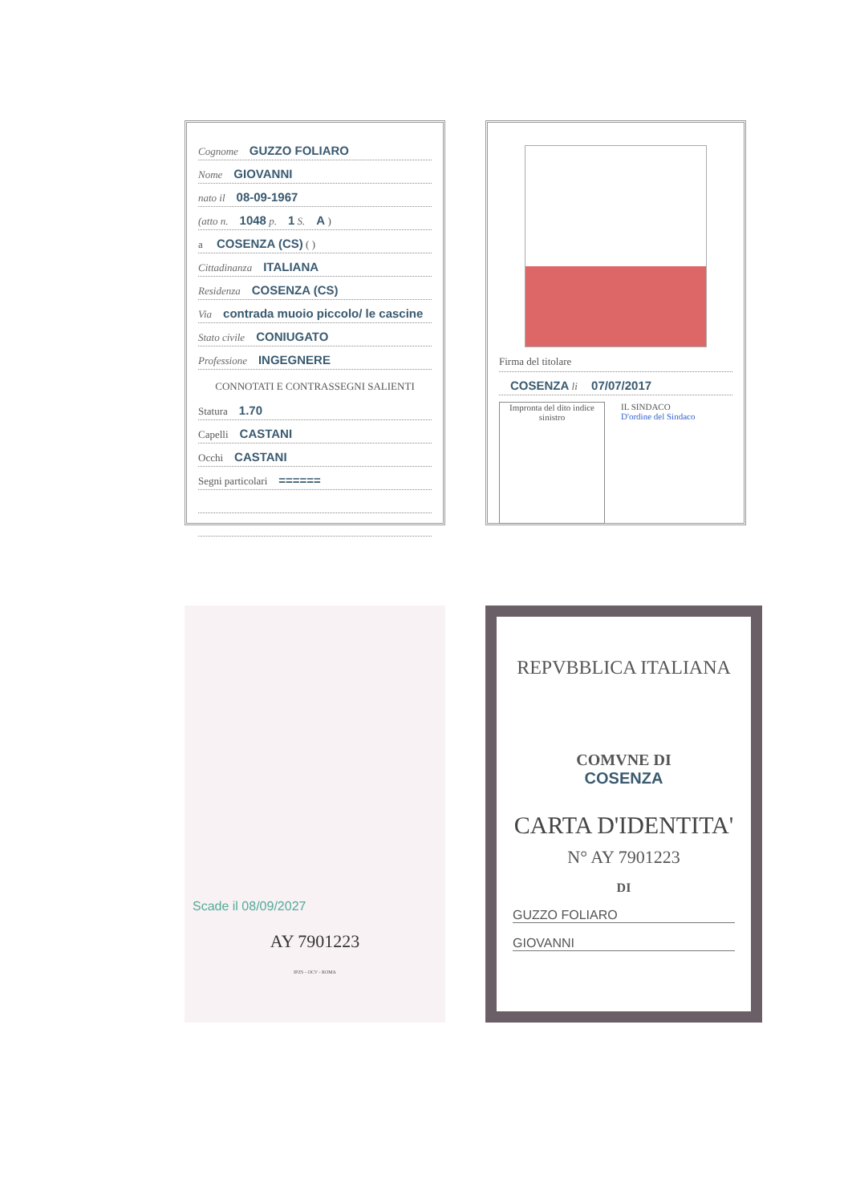Cognome GUZZO FOLIARO
Nome GIOVANNI
nato il 08-09-1967
(atto n. 1048 p. 1 S. A )
a COSENZA (CS) ( )
Cittadinanza ITALIANA
Residenza COSENZA (CS)
Via contrada muoio piccolo/ le cascine
Stato civile CONIUGATO
Professione INGEGNERE
CONNOTATI E CONTRASSEGNI SALIENTI
Statura 1.70
Capelli CASTANI
Occhi CASTANI
Segni particolari ======
Firma del titolare
COSENZA li 07/07/2017
Impronta del dito indice sinistro
IL SINDACO
D'ordine del Sindaco
Scade il 08/09/2027
AY 7901223
IPZS - OCV - ROMA
REPVBBLICA ITALIANA
COMVNE DI
COSENZA
CARTA D'IDENTITA'
N° AY 7901223
DI
GUZZO FOLIARO
GIOVANNI